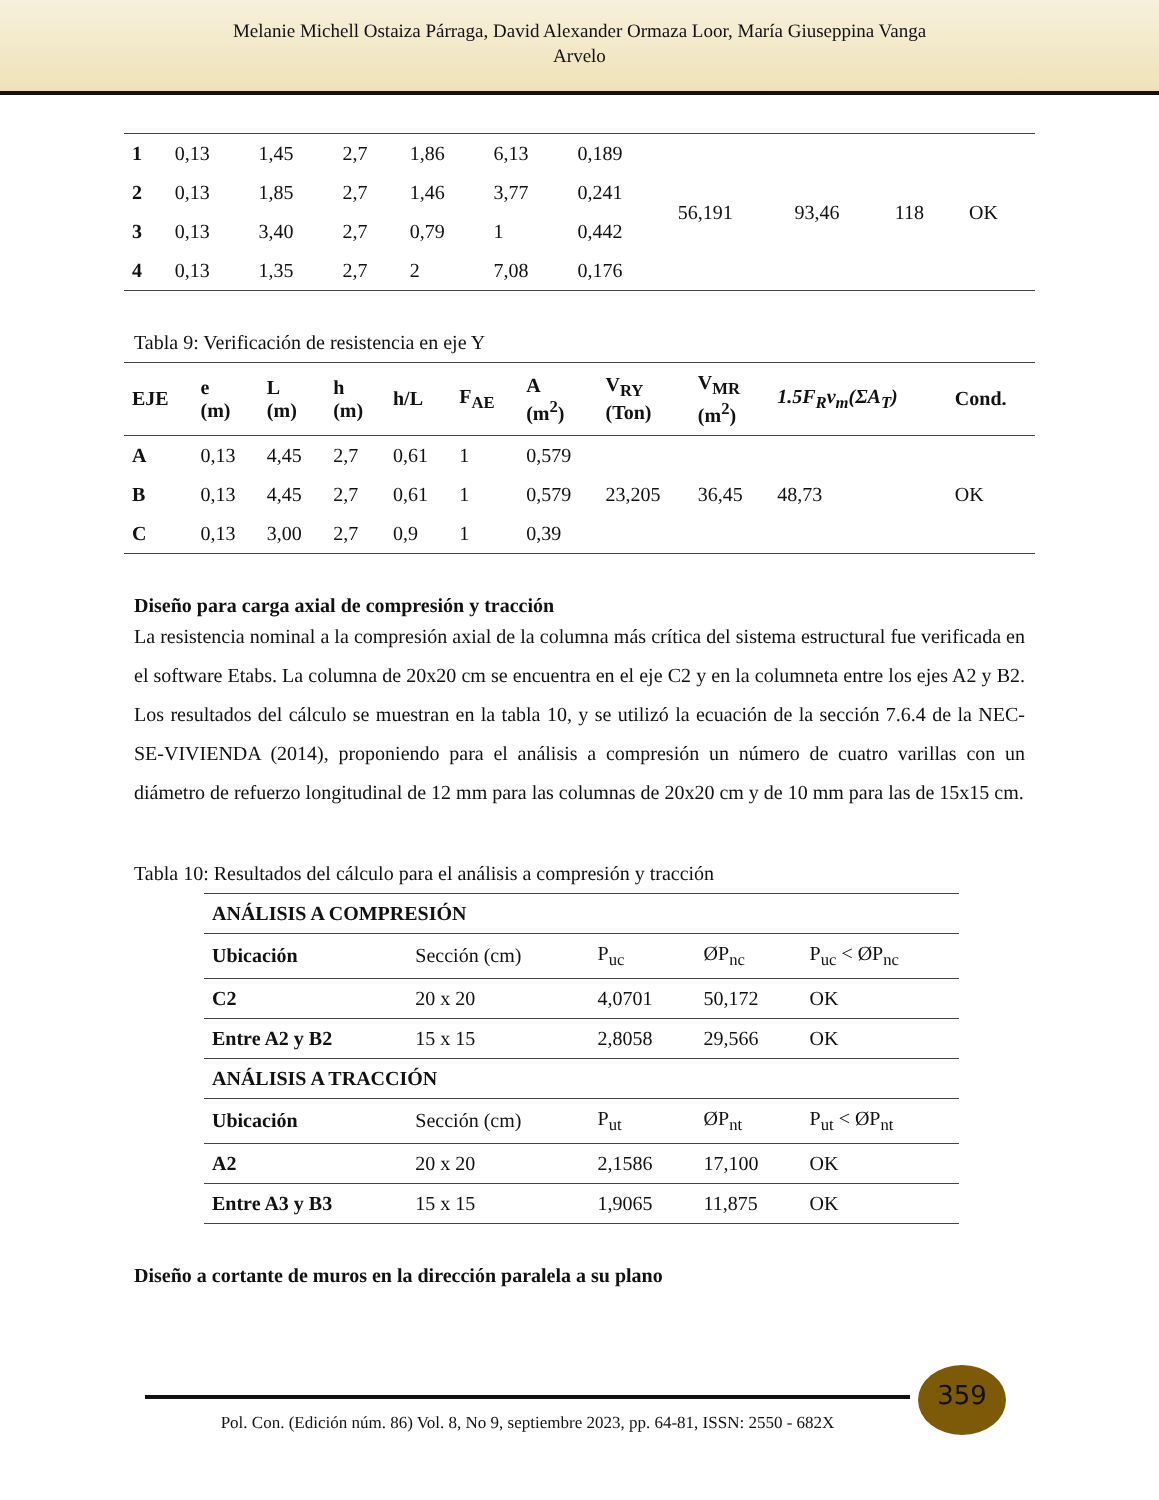Melanie Michell Ostaiza Párraga, David Alexander Ormaza Loor, María Giuseppina Vanga
Arvelo
| 1 | 0,13 | 1,45 | 2,7 | 1,86 | 6,13 | 0,189 | 56,191 | 93,46 | 118 | OK |
| 2 | 0,13 | 1,85 | 2,7 | 1,46 | 3,77 | 0,241 | | | | |
| 3 | 0,13 | 3,40 | 2,7 | 0,79 | 1 | 0,442 | | | | |
| 4 | 0,13 | 1,35 | 2,7 | 2 | 7,08 | 0,176 | | | | |
Tabla 9: Verificación de resistencia en eje Y
| EJE | e (m) | L (m) | h (m) | h/L | F<sub>AE</sub> | A (m<sup>2</sup>) | V<sub>RY</sub> (Ton) | V<sub>MR</sub> (m<sup>2</sup>) | 1.5F<sub>R</sub>v<sub>m</sub>(ΣA<sub>T</sub>) | Cond. |
| --- | --- | --- | --- | --- | --- | --- | --- | --- | --- | --- |
| A | 0,13 | 4,45 | 2,7 | 0,61 | 1 | 0,579 | 23,205 | 36,45 | 48,73 | OK |
| B | 0,13 | 4,45 | 2,7 | 0,61 | 1 | 0,579 | | | | |
| C | 0,13 | 3,00 | 2,7 | 0,9 | 1 | 0,39 | | | | |
Diseño para carga axial de compresión y tracción
La resistencia nominal a la compresión axial de la columna más crítica del sistema estructural fue verificada en el software Etabs. La columna de 20x20 cm se encuentra en el eje C2 y en la columneta entre los ejes A2 y B2. Los resultados del cálculo se muestran en la tabla 10, y se utilizó la ecuación de la sección 7.6.4 de la NEC-SE-VIVIENDA (2014), proponiendo para el análisis a compresión un número de cuatro varillas con un diámetro de refuerzo longitudinal de 12 mm para las columnas de 20x20 cm y de 10 mm para las de 15x15 cm.
Tabla 10: Resultados del cálculo para el análisis a compresión y tracción
| ANÁLISIS A COMPRESIÓN | | | | |
| --- | --- | --- | --- | --- |
| Ubicación | Sección (cm) | P<sub>uc</sub> | ØP<sub>nc</sub> | P<sub>uc</sub> < ØP<sub>nc</sub> |
| C2 | 20 x 20 | 4,0701 | 50,172 | OK |
| Entre A2 y B2 | 15 x 15 | 2,8058 | 29,566 | OK |
| ANÁLISIS A TRACCIÓN | | | | |
| Ubicación | Sección (cm) | P<sub>ut</sub> | ØP<sub>nt</sub> | P<sub>ut</sub> < ØP<sub>nt</sub> |
| A2 | 20 x 20 | 2,1586 | 17,100 | OK |
| Entre A3 y B3 | 15 x 15 | 1,9065 | 11,875 | OK |
Diseño a cortante de muros en la dirección paralela a su plano
359
Pol. Con. (Edición núm. 86) Vol. 8, No 9, septiembre 2023, pp. 64-81, ISSN: 2550 - 682X